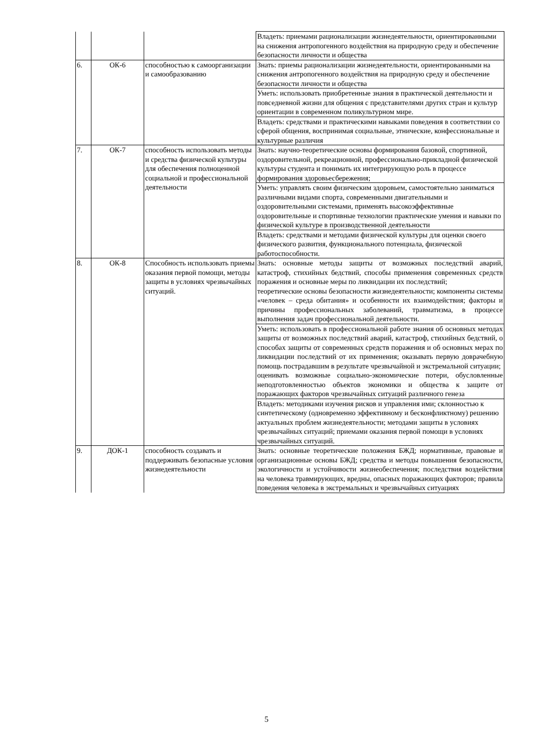| | | | Владеть: приемами рационализации жизнедеятельности, ориентированными на снижения антропогенного воздействия на природную среду и обеспечение безопасности личности и общества |
| 6. | ОК-6 | способностью к самоорганизации и самообразованию | Знать: приемы рационализации жизнедеятельности, ориентированными на снижения антропогенного воздействия на природную среду и обеспечение безопасности личности и общества |
| | | | Уметь: использовать приобретенные знания в практической деятельности и повседневной жизни для общения с представителями других стран и культур ориентации в современном поликультурном мире. |
| | | | Владеть: средствами и практическими навыками поведения в соответствии со сферой общения, воспринимая социальные, этнические, конфессиональные и культурные различия |
| 7. | ОК-7 | способность использовать методы и средства физической культуры для обеспечения полноценной социальной и профессиональной деятельности | Знать: научно-теоретические основы формирования базовой, спортивной, оздоровительной, рекреационной, профессионально-прикладной физической культуры студента и понимать их интегрирующую роль в процессе формирования здоровьесбережения; |
| | | | Уметь: управлять своим физическим здоровьем, самостоятельно заниматься различными видами спорта, современными двигательными и оздоровительными системами, применять высокоэффективные оздоровительные и спортивные технологии практические умения и навыки по физической культуре в производственной деятельности |
| | | | Владеть: средствами и методами физической культуры для оценки своего физического развития, функционального потенциала, физической работоспособности. |
| 8. | ОК-8 | Способность использовать приемы оказания первой помощи, методы защиты в условиях чрезвычайных ситуаций. | Знать: основные методы защиты от возможных последствий аварий, катастроф, стихийных бедствий, способы применения современных средств поражения и основные меры по ликвидации их последствий; теоретические основы безопасности жизнедеятельности; компоненты системы «человек – среда обитания» и особенности их взаимодействия; факторы и причины профессиональных заболеваний, травматизма, в процессе выполнения задач профессиональной деятельности. |
| | | | Уметь: использовать в профессиональной работе знания об основных методах защиты от возможных последствий аварий, катастроф, стихийных бедствий, о способах защиты от современных средств поражения и об основных мерах по ликвидации последствий от их применения; оказывать первую доврачебную помощь пострадавшим в результате чрезвычайной и экстремальной ситуации; оценивать возможные социально-экономические потери, обусловленные неподготовленностью объектов экономики и общества к защите от поражающих факторов чрезвычайных ситуаций различного генеза |
| | | | Владеть: методиками изучения рисков и управления ими; склонностью к синтетическому (одновременно эффективному и бесконфликтному) решению актуальных проблем жизнедеятельности; методами защиты в условиях чрезвычайных ситуаций; приемами оказания первой помощи в условиях чрезвычайных ситуаций. |
| 9. | ДОК-1 | способность создавать и поддерживать безопасные условия жизнедеятельности | Знать: основные теоретические положения БЖД; нормативные, правовые и организационные основы БЖД; средства и методы повышения безопасности, экологичности и устойчивости жизнеобеспечения; последствия воздействия на человека травмирующих, вредны, опасных поражающих факторов; правила поведения человека в экстремальных и чрезвычайных ситуациях |
5